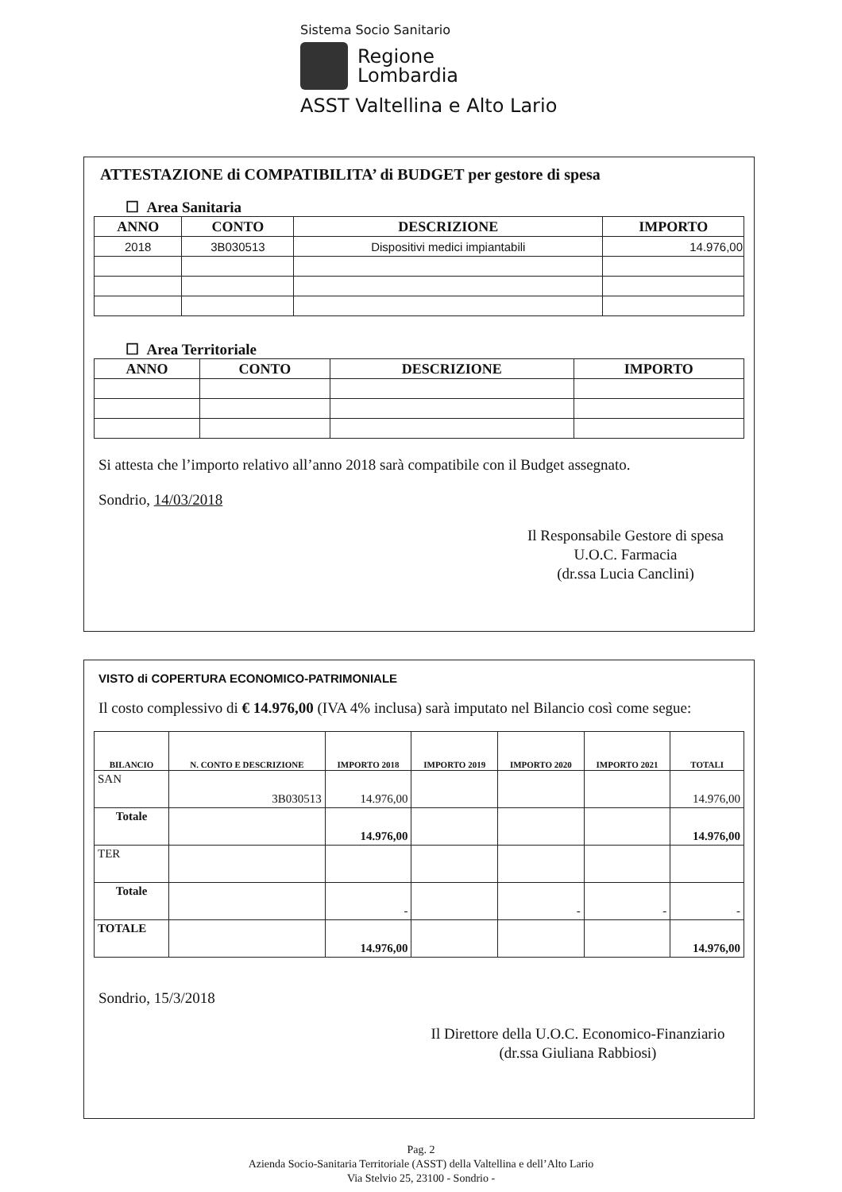Sistema Socio Sanitario
Regione
Lombardia
ASST Valtellina e Alto Lario
ATTESTAZIONE di COMPATIBILITA’ di BUDGET per gestore di spesa
☐ Area Sanitaria
| ANNO | CONTO | DESCRIZIONE | IMPORTO |
| --- | --- | --- | --- |
| 2018 | 3B030513 | Dispositivi medici impiantabili | 14.976,00 |
☐ Area Territoriale
| ANNO | CONTO | DESCRIZIONE | IMPORTO |
| --- | --- | --- | --- |
Si attesta che l’importo relativo all’anno 2018 sarà compatibile con il Budget assegnato.
Sondrio, 14/03/2018
Il Responsabile Gestore di spesa
U.O.C. Farmacia
(dr.ssa Lucia Canclini)
VISTO di COPERTURA ECONOMICO-PATRIMONIALE
Il costo complessivo di € 14.976,00 (IVA 4% inclusa) sarà imputato nel Bilancio così come segue:
| BILANCIO | N. CONTO E DESCRIZIONE | IMPORTO 2018 | IMPORTO 2019 | IMPORTO 2020 | IMPORTO 2021 | TOTALI |
| --- | --- | --- | --- | --- | --- | --- |
| SAN | 3B030513 | 14.976,00 | | | | 14.976,00 |
| Totale | | 14.976,00 | | | | 14.976,00 |
| TER | | | | | | |
| Totale | | - | | - | - | - |
| TOTALE | | 14.976,00 | | | | 14.976,00 |
Sondrio, 15/3/2018
Il Direttore della U.O.C. Economico-Finanziario
(dr.ssa Giuliana Rabbiosi)
Pag. 2
Azienda Socio-Sanitaria Territoriale (ASST) della Valtellina e dell’Alto Lario
Via Stelvio 25, 23100 - Sondrio -